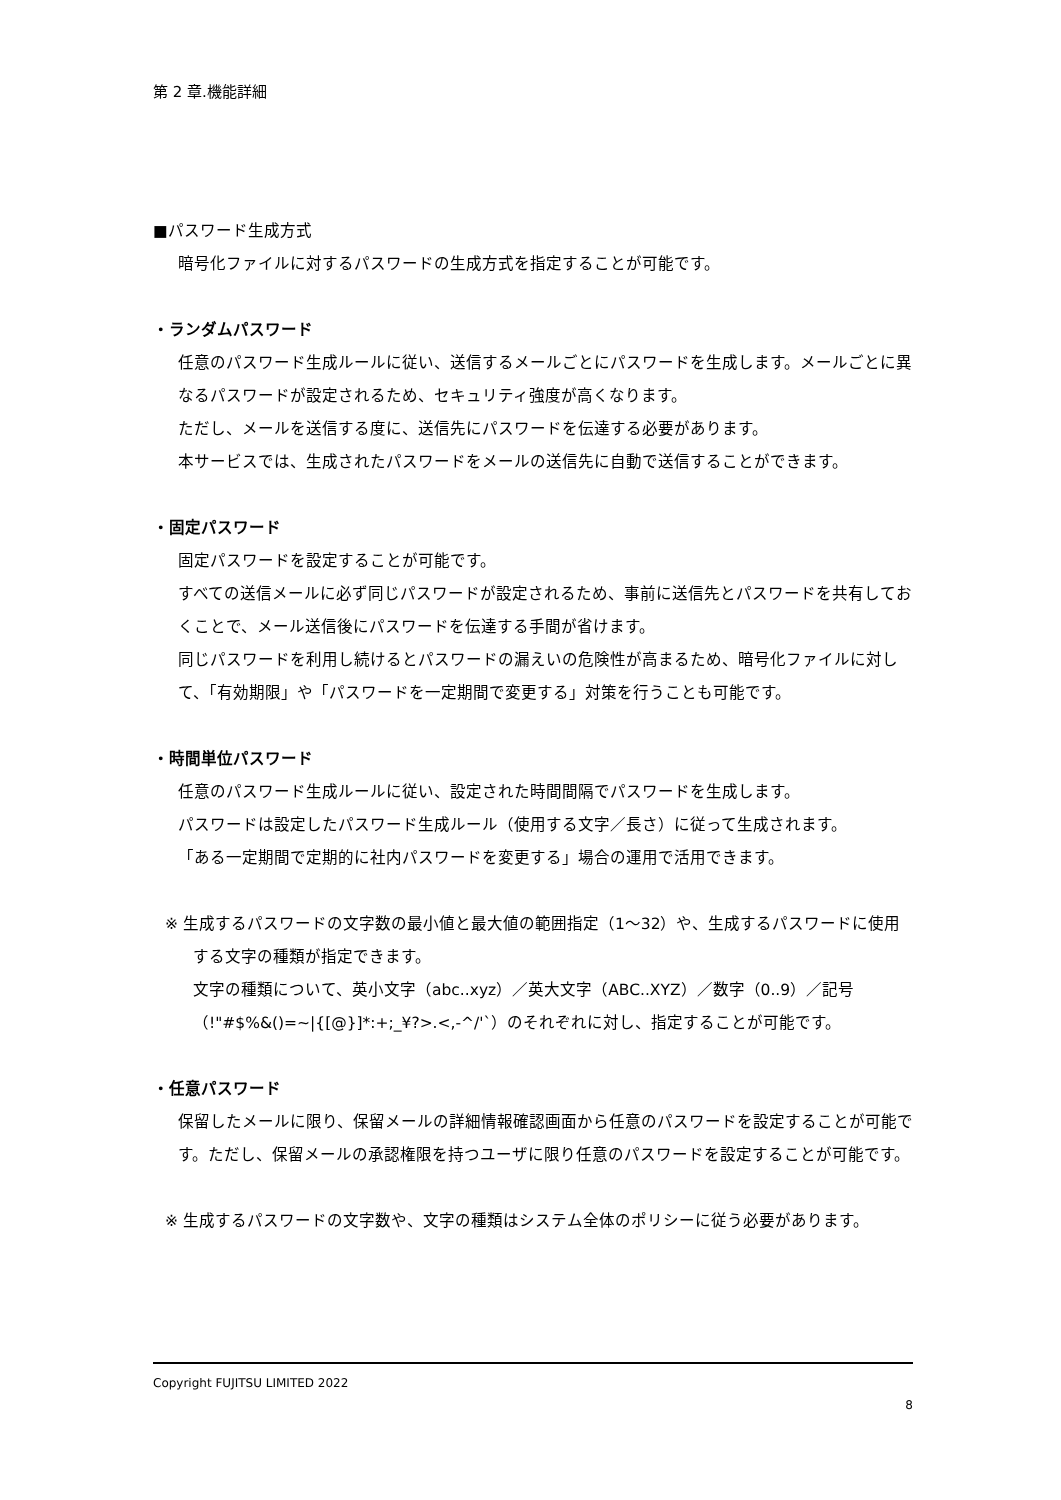第 2 章.機能詳細
■パスワード生成方式
暗号化ファイルに対するパスワードの生成方式を指定することが可能です。
・ランダムパスワード
任意のパスワード生成ルールに従い、送信するメールごとにパスワードを生成します。メールごとに異なるパスワードが設定されるため、セキュリティ強度が高くなります。
ただし、メールを送信する度に、送信先にパスワードを伝達する必要があります。
本サービスでは、生成されたパスワードをメールの送信先に自動で送信することができます。
・固定パスワード
固定パスワードを設定することが可能です。
すべての送信メールに必ず同じパスワードが設定されるため、事前に送信先とパスワードを共有しておくことで、メール送信後にパスワードを伝達する手間が省けます。
同じパスワードを利用し続けるとパスワードの漏えいの危険性が高まるため、暗号化ファイルに対して、「有効期限」や「パスワードを一定期間で変更する」対策を行うことも可能です。
・時間単位パスワード
任意のパスワード生成ルールに従い、設定された時間間隔でパスワードを生成します。
パスワードは設定したパスワード生成ルール（使用する文字／長さ）に従って生成されます。
「ある一定期間で定期的に社内パスワードを変更する」場合の運用で活用できます。
※ 生成するパスワードの文字数の最小値と最大値の範囲指定（1～32）や、生成するパスワードに使用する文字の種類が指定できます。
文字の種類について、英小文字（abc..xyz）／英大文字（ABC..XYZ）／数字（0..9）／記号（!"#$%&()=~|{[@}]*:+;_¥?>.<,-^/'`）のそれぞれに対し、指定することが可能です。
・任意パスワード
保留したメールに限り、保留メールの詳細情報確認画面から任意のパスワードを設定することが可能です。ただし、保留メールの承認権限を持つユーザに限り任意のパスワードを設定することが可能です。
※ 生成するパスワードの文字数や、文字の種類はシステム全体のポリシーに従う必要があります。
Copyright FUJITSU LIMITED 2022
8